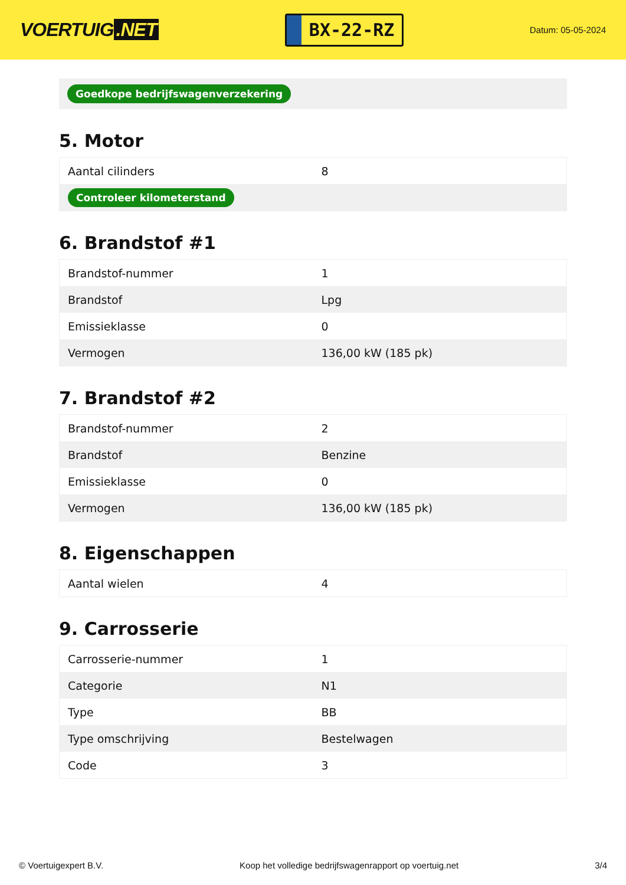VOERTUIG.NET
BX-22-RZ
Datum: 05-05-2024
Goedkope bedrijfswagenverzekering
5. Motor
| Aantal cilinders | 8 |
| Controleer kilometerstand | |
6. Brandstof #1
| Brandstof-nummer | 1 |
| Brandstof | Lpg |
| Emissieklasse | 0 |
| Vermogen | 136,00 kW (185 pk) |
7. Brandstof #2
| Brandstof-nummer | 2 |
| Brandstof | Benzine |
| Emissieklasse | 0 |
| Vermogen | 136,00 kW (185 pk) |
8. Eigenschappen
| Aantal wielen | 4 |
9. Carrosserie
| Carrosserie-nummer | 1 |
| Categorie | N1 |
| Type | BB |
| Type omschrijving | Bestelwagen |
| Code | 3 |
© Voertuigexpert B.V. Koop het volledige bedrijfswagenrapport op voertuig.net 3/4